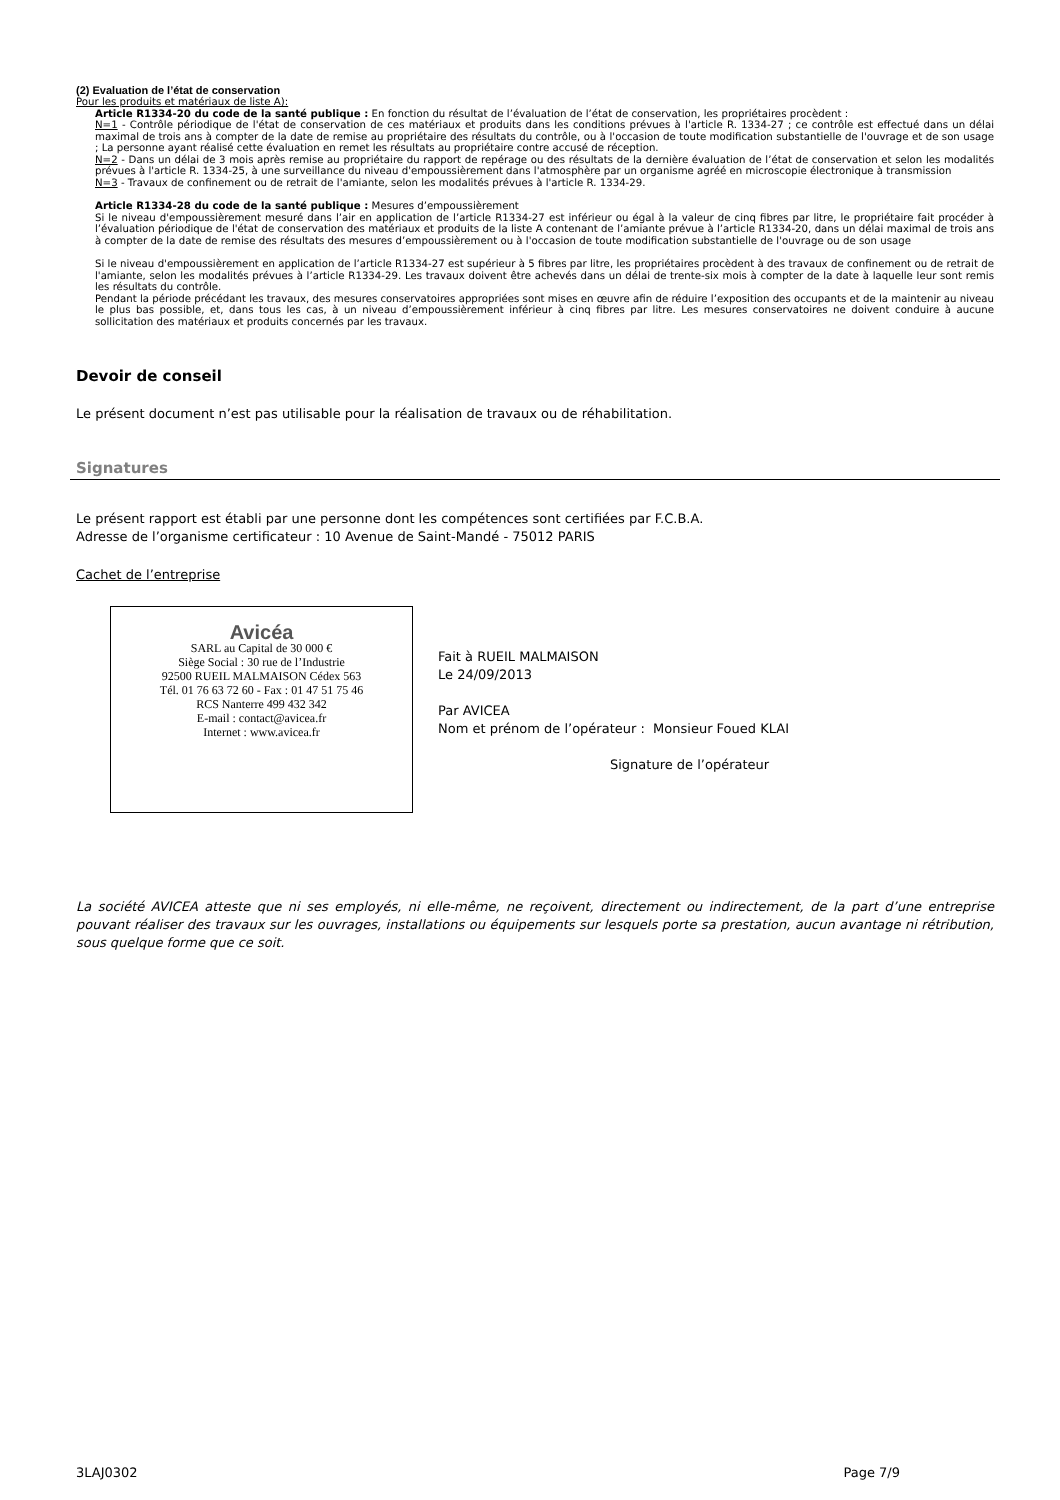(2) Evaluation de l’état de conservation
Pour les produits et matériaux de liste A):
Article R1334-20 du code de la santé publique : En fonction du résultat de l’évaluation de l’état de conservation, les propriétaires procèdent :
N=1 - Contrôle périodique de l'état de conservation de ces matériaux et produits dans les conditions prévues à l'article R. 1334-27 ; ce contrôle est effectué dans un délai maximal de trois ans à compter de la date de remise au propriétaire des résultats du contrôle, ou à l'occasion de toute modification substantielle de l'ouvrage et de son usage ; La personne ayant réalisé cette évaluation en remet les résultats au propriétaire contre accusé de réception.
N=2 - Dans un délai de 3 mois après remise au propriétaire du rapport de repérage ou des résultats de la dernière évaluation de l’état de conservation et selon les modalités prévues à l'article R. 1334-25, à une surveillance du niveau d'empoussièrement dans l'atmosphère par un organisme agréé en microscopie électronique à transmission
N=3 - Travaux de confinement ou de retrait de l'amiante, selon les modalités prévues à l'article R. 1334-29.
Article R1334-28 du code de la santé publique : Mesures d’empoussièrement
Si le niveau d'empoussièrement mesuré dans l’air en application de l’article R1334-27 est inférieur ou égal à la valeur de cinq fibres par litre, le propriétaire fait procéder à l’évaluation périodique de l'état de conservation des matériaux et produits de la liste A contenant de l’amiante prévue à l’article R1334-20, dans un délai maximal de trois ans à compter de la date de remise des résultats des mesures d’empoussièrement ou à l'occasion de toute modification substantielle de l'ouvrage ou de son usage
Si le niveau d'empoussièrement en application de l’article R1334-27 est supérieur à 5 fibres par litre, les propriétaires procèdent à des travaux de confinement ou de retrait de l'amiante, selon les modalités prévues à l’article R1334-29. Les travaux doivent être achevés dans un délai de trente-six mois à compter de la date à laquelle leur sont remis les résultats du contrôle.
Pendant la période précédant les travaux, des mesures conservatoires appropriées sont mises en œuvre afin de réduire l’exposition des occupants et de la maintenir au niveau le plus bas possible, et, dans tous les cas, à un niveau d’empoussièrement inférieur à cinq fibres par litre. Les mesures conservatoires ne doivent conduire à aucune sollicitation des matériaux et produits concernés par les travaux.
Devoir de conseil
Le présent document n’est pas utilisable pour la réalisation de travaux ou de réhabilitation.
Signatures
Le présent rapport est établi par une personne dont les compétences sont certifiées par F.C.B.A.
Adresse de l’organisme certificateur : 10 Avenue de Saint-Mandé - 75012 PARIS
Cachet de l’entreprise
Avicéa
SARL au Capital de 30 000 €
Siège Social : 30 rue de l’Industrie
92500 RUEIL MALMAISON Cédex 563
Tél. 01 76 63 72 60 - Fax : 01 47 51 75 46
RCS Nanterre 499 432 342
E-mail : contact@avicea.fr
Internet : www.avicea.fr
Fait à RUEIL MALMAISON
Le 24/09/2013
Par AVICEA
Nom et prénom de l’opérateur : Monsieur Foued KLAI
Signature de l’opérateur
La société AVICEA atteste que ni ses employés, ni elle-même, ne reçoivent, directement ou indirectement, de la part d’une entreprise pouvant réaliser des travaux sur les ouvrages, installations ou équipements sur lesquels porte sa prestation, aucun avantage ni rétribution, sous quelque forme que ce soit.
3LAJ0302 Page 7/9